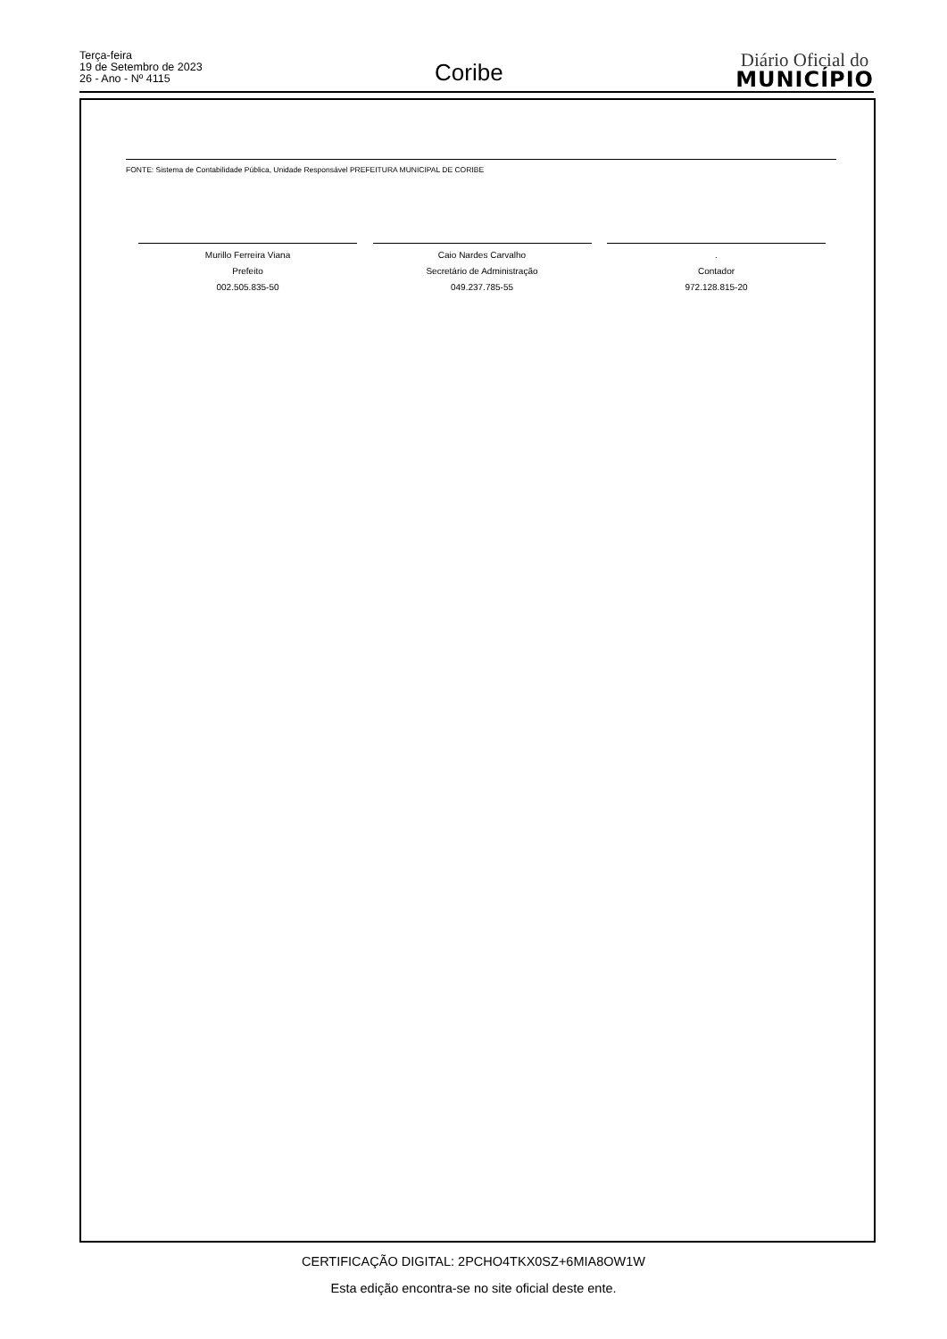Terça-feira
19 de Setembro de 2023
26 - Ano - Nº 4115
Coribe
Diário Oficial do
MUNICÍPIO
FONTE: Sistema de Contabilidade Pública, Unidade Responsável PREFEITURA MUNICIPAL DE CORIBE
Murillo Ferreira Viana
Prefeito
002.505.835-50
Caio Nardes Carvalho
Secretário de Administração
049.237.785-55
.
Contador
972.128.815-20
CERTIFICAÇÃO DIGITAL: 2PCHO4TKX0SZ+6MIA8OW1W
Esta edição encontra-se no site oficial deste ente.